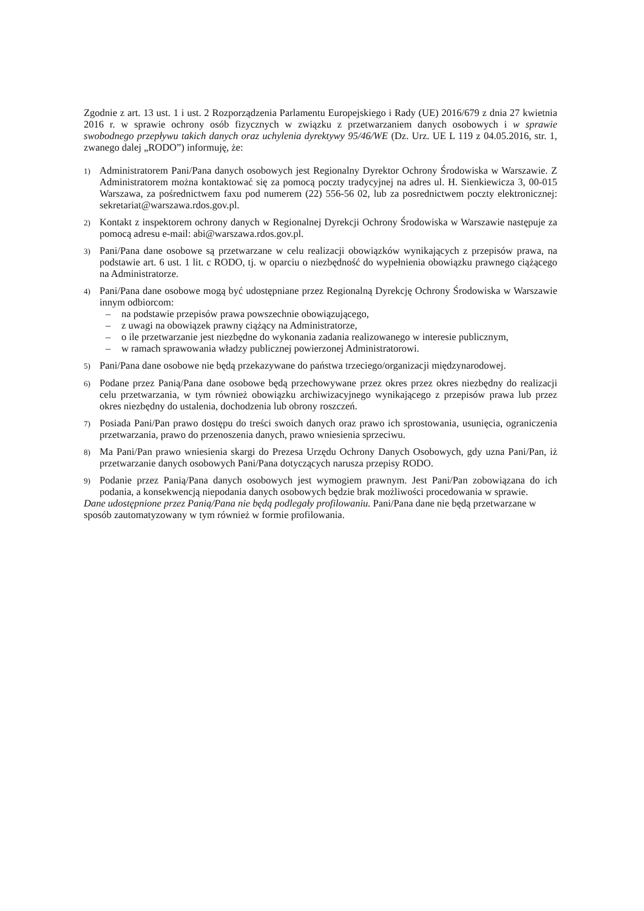Zgodnie z art. 13 ust. 1 i ust. 2 Rozporządzenia Parlamentu Europejskiego i Rady (UE) 2016/679 z dnia 27 kwietnia 2016 r. w sprawie ochrony osób fizycznych w związku z przetwarzaniem danych osobowych i w sprawie swobodnego przepływu takich danych oraz uchylenia dyrektywy 95/46/WE (Dz. Urz. UE L 119 z 04.05.2016, str. 1, zwanego dalej „RODO”) informuję, że:
1)
Administratorem Pani/Pana danych osobowych jest Regionalny Dyrektor Ochrony Środowiska w Warszawie. Z Administratorem można kontaktować się za pomocą poczty tradycyjnej na adres ul. H. Sienkiewicza 3, 00-015 Warszawa, za pośrednictwem faxu pod numerem (22) 556-56 02, lub za posrednictwem poczty elektronicznej: sekretariat@warszawa.rdos.gov.pl.
2)
Kontakt z inspektorem ochrony danych w Regionalnej Dyrekcji Ochrony Środowiska w Warszawie następuje za pomocą adresu e-mail: abi@warszawa.rdos.gov.pl.
3)
Pani/Pana dane osobowe są przetwarzane w celu realizacji obowiązków wynikających z przepisów prawa, na podstawie art. 6 ust. 1 lit. c RODO, tj. w oparciu o niezbędność do wypełnienia obowiązku prawnego ciążącego na Administratorze.
4)
Pani/Pana dane osobowe mogą być udostępniane przez Regionalną Dyrekcję Ochrony Środowiska w Warszawie innym odbiorcom:
– na podstawie przepisów prawa powszechnie obowiązującego,
– z uwagi na obowiązek prawny ciążący na Administratorze,
– o ile przetwarzanie jest niezbędne do wykonania zadania realizowanego w interesie publicznym,
– w ramach sprawowania władzy publicznej powierzonej Administratorowi.
5)
Pani/Pana dane osobowe nie będą przekazywane do państwa trzeciego/organizacji międzynarodowej.
6)
Podane przez Panią/Pana dane osobowe będą przechowywane przez okres przez okres niezbędny do realizacji celu przetwarzania, w tym również obowiązku archiwizacyjnego wynikającego z przepisów prawa lub przez okres niezbędny do ustalenia, dochodzenia lub obrony roszczeń.
7)
Posiada Pani/Pan prawo dostępu do treści swoich danych oraz prawo ich sprostowania, usunięcia, ograniczenia przetwarzania, prawo do przenoszenia danych, prawo wniesienia sprzeciwu.
8)
Ma Pani/Pan prawo wniesienia skargi do Prezesa Urzędu Ochrony Danych Osobowych, gdy uzna Pani/Pan, iż przetwarzanie danych osobowych Pani/Pana dotyczących narusza przepisy RODO.
9)
Podanie przez Panią/Pana danych osobowych jest wymogiem prawnym. Jest Pani/Pan zobowiązana do ich podania, a konsekwencją niepodania danych osobowych będzie brak możliwości procedowania w sprawie.
Dane udostępnione przez Panią/Pana nie będą podlegały profilowaniu. Pani/Pana dane nie będą przetwarzane w sposób zautomatyzowany w tym również w formie profilowania.